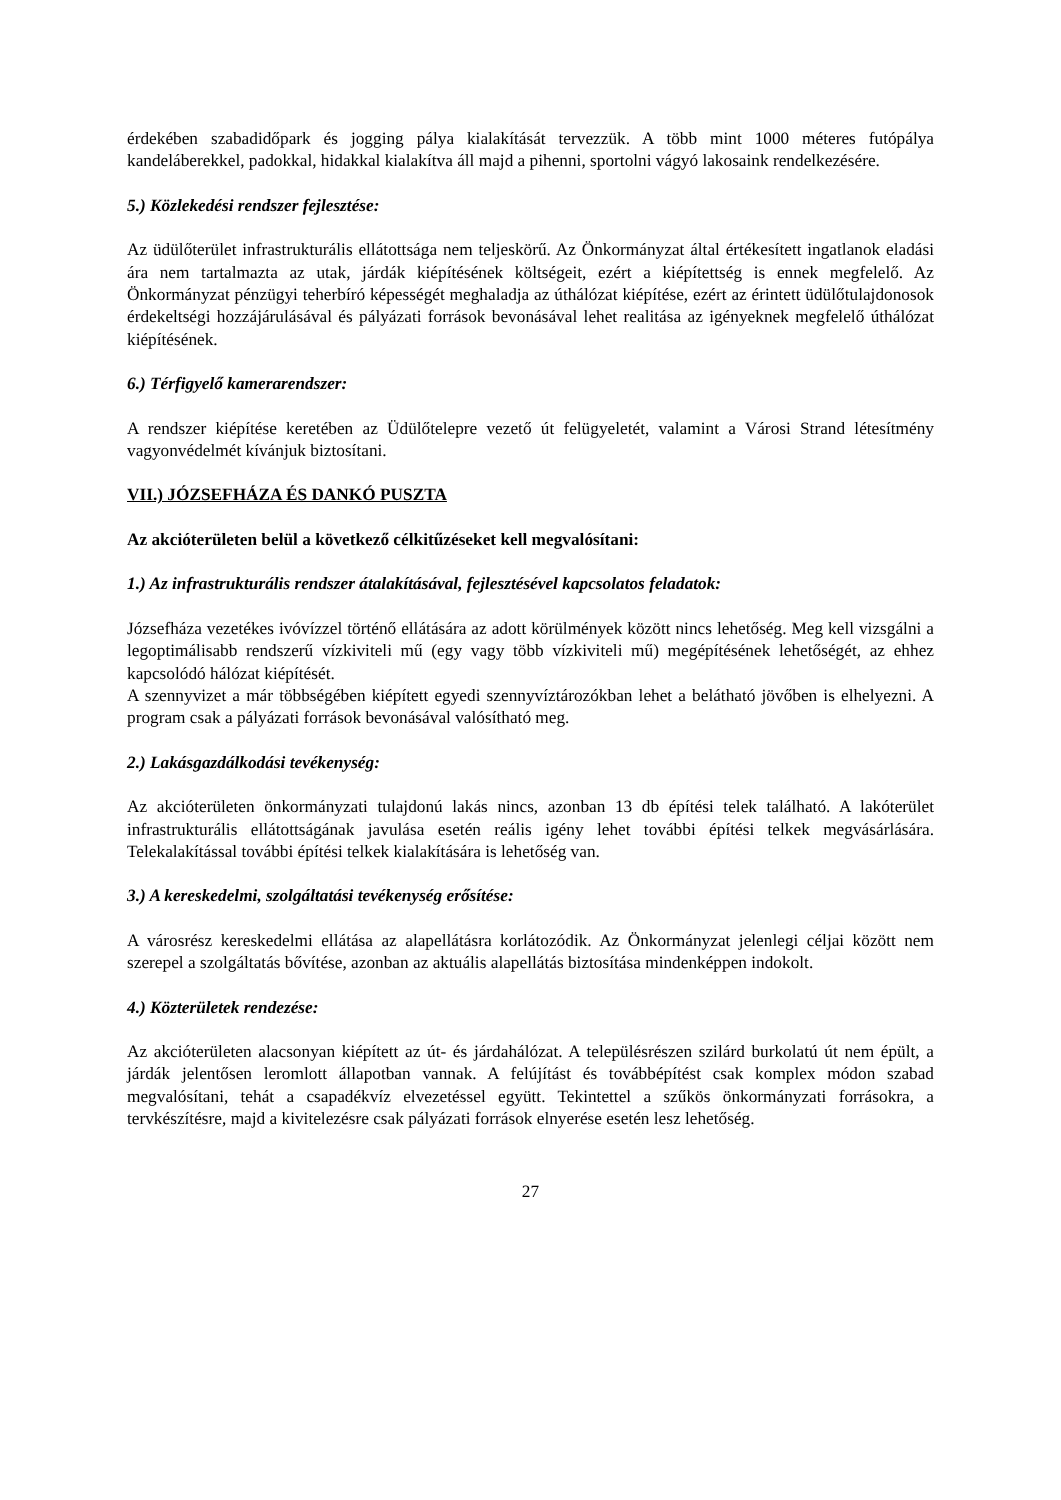érdekében szabadidőpark és jogging pálya kialakítását tervezzük. A több mint 1000 méteres futópálya kandeláberekkel, padokkal, hidakkal kialakítva áll majd a pihenni, sportolni vágyó lakosaink rendelkezésére.
5.) Közlekedési rendszer fejlesztése:
Az üdülőterület infrastrukturális ellátottsága nem teljeskörű. Az Önkormányzat által értékesített ingatlanok eladási ára nem tartalmazta az utak, járdák kiépítésének költségeit, ezért a kiépítettség is ennek megfelelő. Az Önkormányzat pénzügyi teherbíró képességét meghaladja az úthálózat kiépítése, ezért az érintett üdülőtulajdonosok érdekeltségi hozzájárulásával és pályázati források bevonásával lehet realitása az igényeknek megfelelő úthálózat kiépítésének.
6.) Térfigyelő kamerarendszer:
A rendszer kiépítése keretében az Üdülőtelepre vezető út felügyeletét, valamint a Városi Strand létesítmény vagyonvédelmét kívánjuk biztosítani.
VII.) JÓZSEFHÁZA ÉS DANKÓ PUSZTA
Az akcióterületen belül a következő célkitűzéseket kell megvalósítani:
1.) Az infrastrukturális rendszer átalakításával, fejlesztésével kapcsolatos feladatok:
Józsefháza vezetékes ivóvízzel történő ellátására az adott körülmények között nincs lehetőség. Meg kell vizsgálni a legoptimálisabb rendszerű vízkiviteli mű (egy vagy több vízkiviteli mű) megépítésének lehetőségét, az ehhez kapcsolódó hálózat kiépítését.
A szennyvizet a már többségében kiépített egyedi szennyvíztározókban lehet a belátható jövőben is elhelyezni. A program csak a pályázati források bevonásával valósítható meg.
2.) Lakásgazdálkodási tevékenység:
Az akcióterületen önkormányzati tulajdonú lakás nincs, azonban 13 db építési telek található. A lakóterület infrastrukturális ellátottságának javulása esetén reális igény lehet további építési telkek megvásárlására. Telekalakítással további építési telkek kialakítására is lehetőség van.
3.) A kereskedelmi, szolgáltatási tevékenység erősítése:
A városrész kereskedelmi ellátása az alapellátásra korlátozódik. Az Önkormányzat jelenlegi céljai között nem szerepel a szolgáltatás bővítése, azonban az aktuális alapellátás biztosítása mindenképpen indokolt.
4.) Közterületek rendezése:
Az akcióterületen alacsonyan kiépített az út- és járdahálózat. A településrészen szilárd burkolatú út nem épült, a járdák jelentősen leromlott állapotban vannak. A felújítást és továbbépítést csak komplex módon szabad megvalósítani, tehát a csapadékvíz elvezetéssel együtt. Tekintettel a szűkös önkormányzati forrásokra, a tervkészítésre, majd a kivitelezésre csak pályázati források elnyerése esetén lesz lehetőség.
27